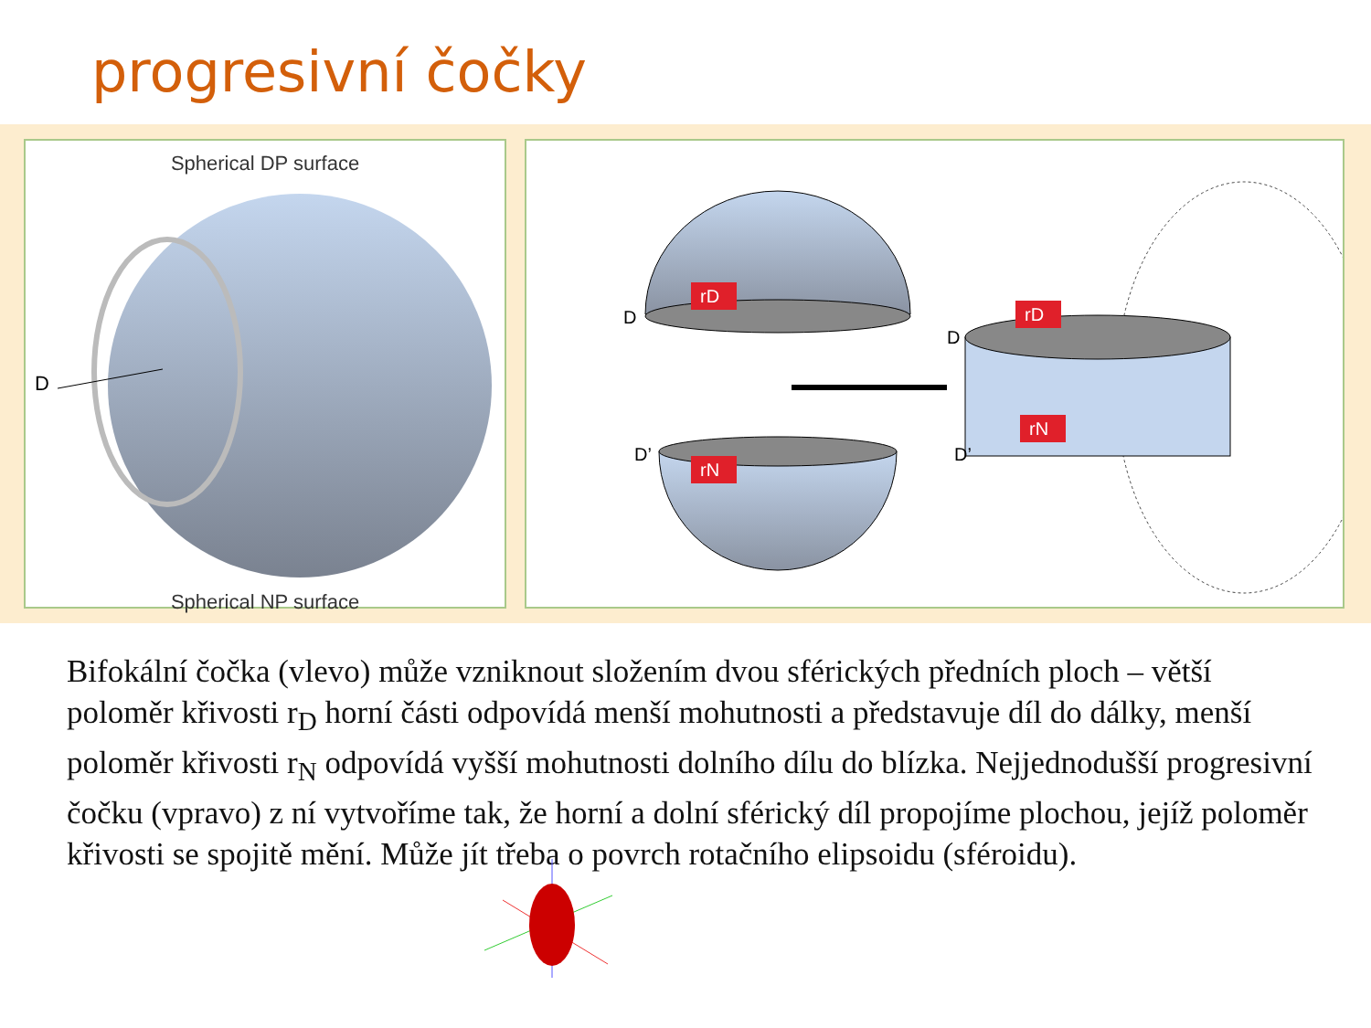progresivní čočky
Spherical DP surface
D
Spherical NP surface
rD
rN
rD
rN
D
D’
D
D’
Bifokální čočka (vlevo) může vzniknout složením dvou sférických předních ploch – větší poloměr křivosti r<sub>D</sub> horní části odpovídá menší mohutnosti a představuje díl do dálky, menší poloměr křivosti r<sub>N</sub> odpovídá vyšší mohutnosti dolního dílu do blízka. Nejjednodušší progresivní čočku (vpravo) z ní vytvoříme tak, že horní a dolní sférický díl propojíme plochou, jejíž poloměr křivosti se spojitě mění. Může jít třeba o povrch rotačního elipsoidu (sféroidu).